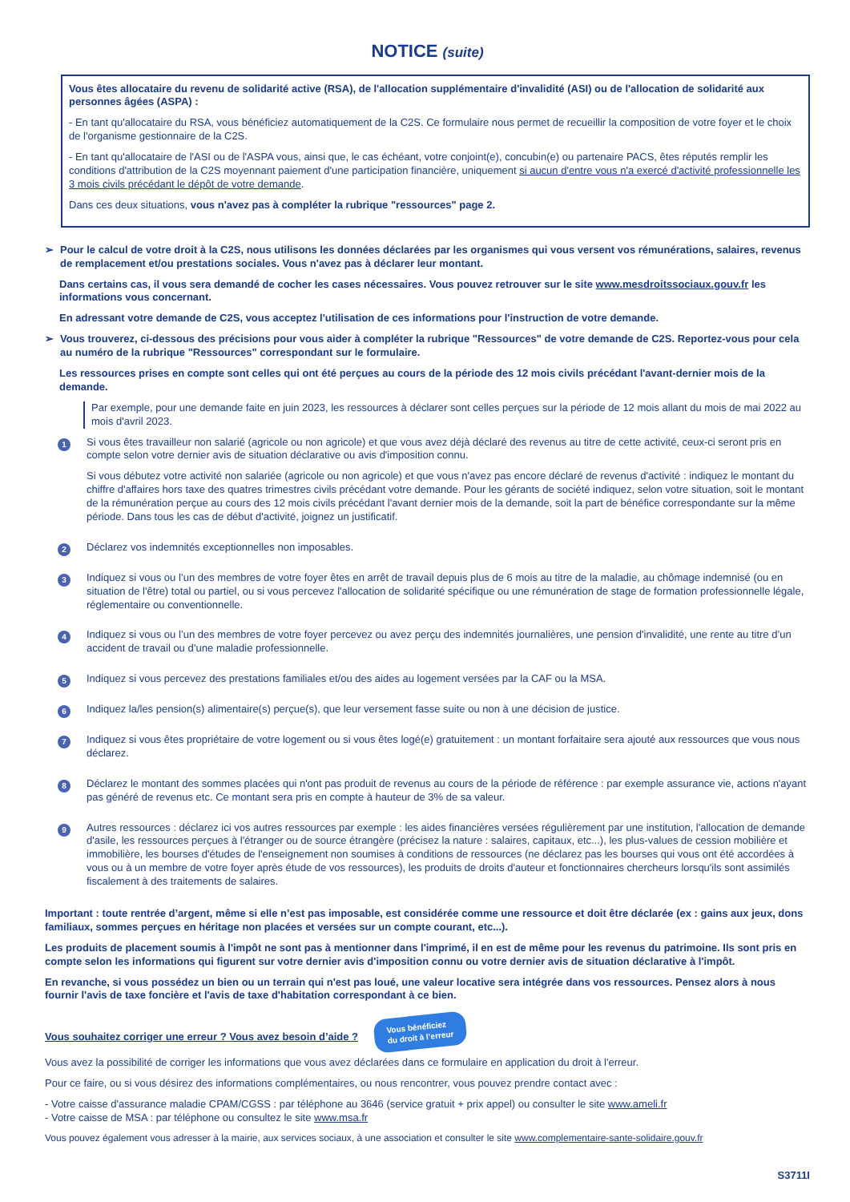NOTICE (suite)
Vous êtes allocataire du revenu de solidarité active (RSA), de l'allocation supplémentaire d'invalidité (ASI) ou de l'allocation de solidarité aux personnes âgées (ASPA) :
- En tant qu'allocataire du RSA, vous bénéficiez automatiquement de la C2S. Ce formulaire nous permet de recueillir la composition de votre foyer et le choix de l'organisme gestionnaire de la C2S.
- En tant qu'allocataire de l'ASI ou de l'ASPA vous, ainsi que, le cas échéant, votre conjoint(e), concubin(e) ou partenaire PACS, êtes réputés remplir les conditions d'attribution de la C2S moyennant paiement d'une participation financière, uniquement si aucun d'entre vous n'a exercé d'activité professionnelle les 3 mois civils précédant le dépôt de votre demande.
Dans ces deux situations, vous n'avez pas à compléter la rubrique "ressources" page 2.
➢ Pour le calcul de votre droit à la C2S, nous utilisons les données déclarées par les organismes qui vous versent vos rémunérations, salaires, revenus de remplacement et/ou prestations sociales. Vous n'avez pas à déclarer leur montant.
Dans certains cas, il vous sera demandé de cocher les cases nécessaires. Vous pouvez retrouver sur le site www.mesdroitssociaux.gouv.fr les informations vous concernant.
En adressant votre demande de C2S, vous acceptez l'utilisation de ces informations pour l'instruction de votre demande.
➢ Vous trouverez, ci-dessous des précisions pour vous aider à compléter la rubrique "Ressources" de votre demande de C2S. Reportez-vous pour cela au numéro de la rubrique "Ressources" correspondant sur le formulaire.
Les ressources prises en compte sont celles qui ont été perçues au cours de la période des 12 mois civils précédant l'avant-dernier mois de la demande.
Par exemple, pour une demande faite en juin 2023, les ressources à déclarer sont celles perçues sur la période de 12 mois allant du mois de mai 2022 au mois d'avril 2023.
1
Si vous êtes travailleur non salarié (agricole ou non agricole) et que vous avez déjà déclaré des revenus au titre de cette activité, ceux-ci seront pris en compte selon votre dernier avis de situation déclarative ou avis d'imposition connu.
Si vous débutez votre activité non salariée (agricole ou non agricole) et que vous n'avez pas encore déclaré de revenus d'activité : indiquez le montant du chiffre d'affaires hors taxe des quatres trimestres civils précédant votre demande. Pour les gérants de société indiquez, selon votre situation, soit le montant de la rémunération perçue au cours des 12 mois civils précédant l'avant dernier mois de la demande, soit la part de bénéfice correspondante sur la même période. Dans tous les cas de début d'activité, joignez un justificatif.
2
Déclarez vos indemnités exceptionnelles non imposables.
3
Indiquez si vous ou l’un des membres de votre foyer êtes en arrêt de travail depuis plus de 6 mois au titre de la maladie, au chômage indemnisé (ou en situation de l'être) total ou partiel, ou si vous percevez l'allocation de solidarité spécifique ou une rémunération de stage de formation professionnelle légale, réglementaire ou conventionnelle.
4
Indiquez si vous ou l’un des membres de votre foyer percevez ou avez perçu des indemnités journalières, une pension d'invalidité, une rente au titre d’un accident de travail ou d’une maladie professionnelle.
5
Indiquez si vous percevez des prestations familiales et/ou des aides au logement versées par la CAF ou la MSA.
6
Indiquez la/les pension(s) alimentaire(s) perçue(s), que leur versement fasse suite ou non à une décision de justice.
7
Indiquez si vous êtes propriétaire de votre logement ou si vous êtes logé(e) gratuitement : un montant forfaitaire sera ajouté aux ressources que vous nous déclarez.
8
Déclarez le montant des sommes placées qui n'ont pas produit de revenus au cours de la période de référence : par exemple assurance vie, actions n'ayant pas généré de revenus etc. Ce montant sera pris en compte à hauteur de 3% de sa valeur.
9
Autres ressources : déclarez ici vos autres ressources par exemple : les aides financières versées régulièrement par une institution, l'allocation de demande d'asile, les ressources perçues à l'étranger ou de source étrangère (précisez la nature : salaires, capitaux, etc...), les plus-values de cession mobilière et immobilière, les bourses d'études de l'enseignement non soumises à conditions de ressources (ne déclarez pas les bourses qui vous ont été accordées à vous ou à un membre de votre foyer après étude de vos ressources), les produits de droits d'auteur et fonctionnaires chercheurs lorsqu'ils sont assimilés fiscalement à des traitements de salaires.
Important : toute rentrée d’argent, même si elle n’est pas imposable, est considérée comme une ressource et doit être déclarée (ex : gains aux jeux, dons familiaux, sommes perçues en héritage non placées et versées sur un compte courant, etc...).
Les produits de placement soumis à l'impôt ne sont pas à mentionner dans l'imprimé, il en est de même pour les revenus du patrimoine. Ils sont pris en compte selon les informations qui figurent sur votre dernier avis d'imposition connu ou votre dernier avis de situation déclarative à l'impôt.
En revanche, si vous possédez un bien ou un terrain qui n'est pas loué, une valeur locative sera intégrée dans vos ressources. Pensez alors à nous fournir l'avis de taxe foncière et l'avis de taxe d'habitation correspondant à ce bien.
Vous souhaitez corriger une erreur ? Vous avez besoin d’aide ? Vous bénéficiez
du droit à l’erreur
Vous avez la possibilité de corriger les informations que vous avez déclarées dans ce formulaire en application du droit à l'erreur.
Pour ce faire, ou si vous désirez des informations complémentaires, ou nous rencontrer, vous pouvez prendre contact avec :
- Votre caisse d'assurance maladie CPAM/CGSS : par téléphone au 3646 (service gratuit + prix appel) ou consulter le site www.ameli.fr
- Votre caisse de MSA : par téléphone ou consultez le site www.msa.fr
Vous pouvez également vous adresser à la mairie, aux services sociaux, à une association et consulter le site www.complementaire-sante-solidaire.gouv.fr
S3711I